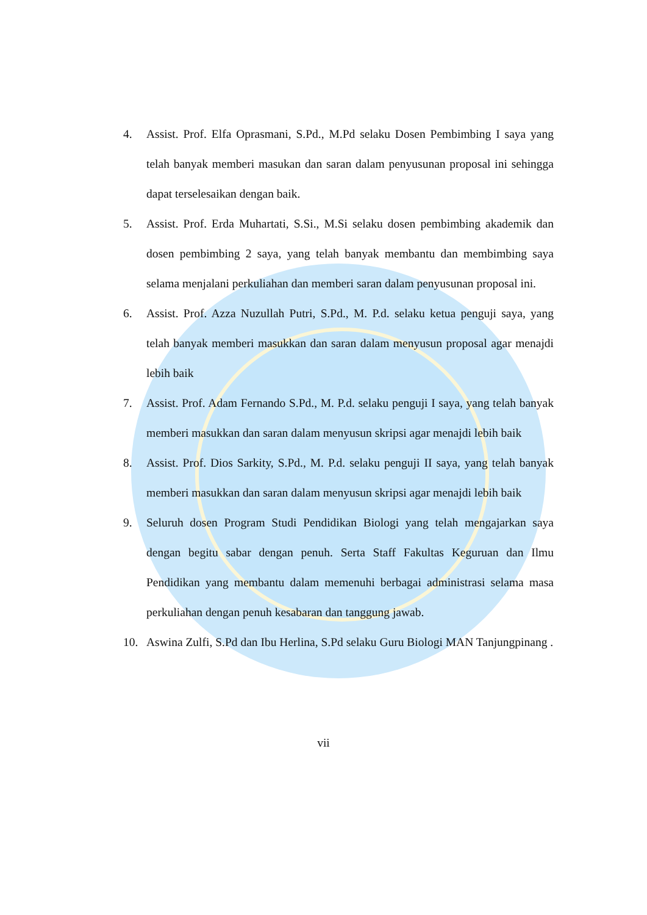4. Assist. Prof. Elfa Oprasmani, S.Pd., M.Pd selaku Dosen Pembimbing I saya yang telah banyak memberi masukan dan saran dalam penyusunan proposal ini sehingga dapat terselesaikan dengan baik.
5. Assist. Prof. Erda Muhartati, S.Si., M.Si selaku dosen pembimbing akademik dan dosen pembimbing 2 saya, yang telah banyak membantu dan membimbing saya selama menjalani perkuliahan dan memberi saran dalam penyusunan proposal ini.
6. Assist. Prof. Azza Nuzullah Putri, S.Pd., M. P.d. selaku ketua penguji saya, yang telah banyak memberi masukkan dan saran dalam menyusun proposal agar menajdi lebih baik
7. Assist. Prof. Adam Fernando S.Pd., M. P.d. selaku penguji I saya, yang telah banyak memberi masukkan dan saran dalam menyusun skripsi agar menajdi lebih baik
8. Assist. Prof. Dios Sarkity, S.Pd., M. P.d. selaku penguji II saya, yang telah banyak memberi masukkan dan saran dalam menyusun skripsi agar menajdi lebih baik
9. Seluruh dosen Program Studi Pendidikan Biologi yang telah mengajarkan saya dengan begitu sabar dengan penuh. Serta Staff Fakultas Keguruan dan Ilmu Pendidikan yang membantu dalam memenuhi berbagai administrasi selama masa perkuliahan dengan penuh kesabaran dan tanggung jawab.
10. Aswina Zulfi, S.Pd dan Ibu Herlina, S.Pd selaku Guru Biologi MAN Tanjungpinang .
vii